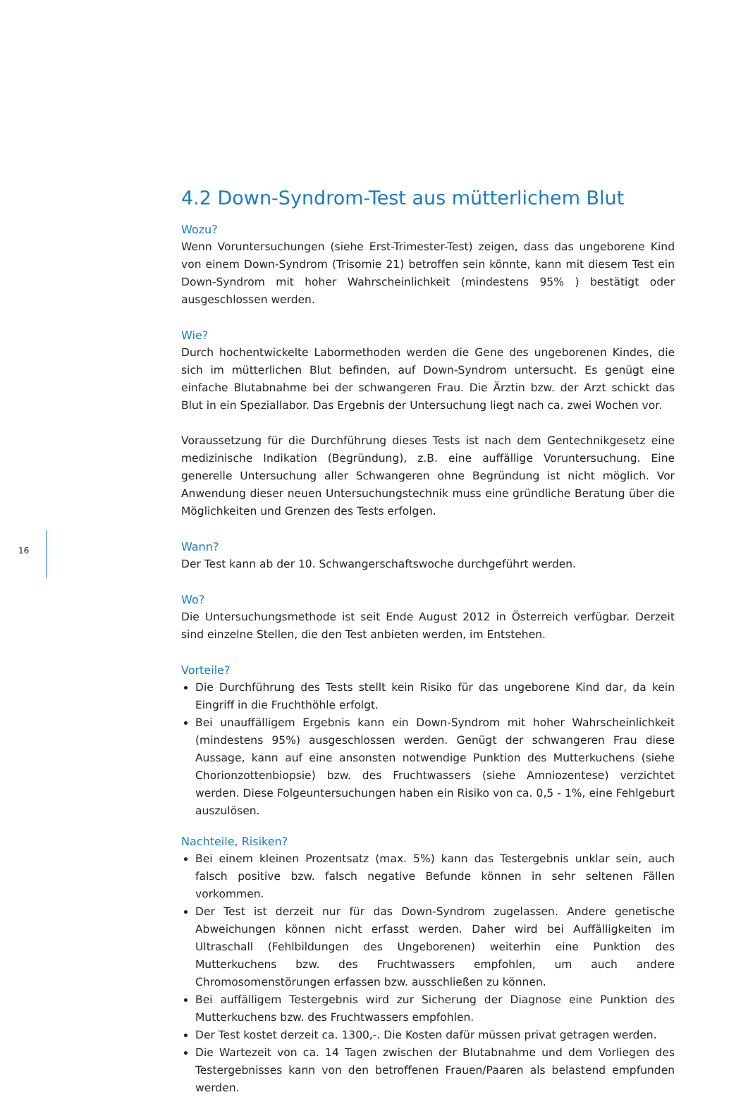16
4.2 Down-Syndrom-Test aus mütterlichem Blut
Wozu?
Wenn Voruntersuchungen (siehe Erst-Trimester-Test) zeigen, dass das ungeborene Kind von einem Down-Syndrom (Trisomie 21) betroffen sein könnte, kann mit diesem Test ein Down-Syndrom mit hoher Wahrscheinlichkeit (mindestens 95% ) bestätigt oder ausgeschlossen werden.
Wie?
Durch hochentwickelte Labormethoden werden die Gene des ungeborenen Kindes, die sich im mütterlichen Blut befinden, auf Down-Syndrom untersucht. Es genügt eine einfache Blutabnahme bei der schwangeren Frau. Die Ärztin bzw. der Arzt schickt das Blut in ein Speziallabor. Das Ergebnis der Untersuchung liegt nach ca. zwei Wochen vor.
Voraussetzung für die Durchführung dieses Tests ist nach dem Gentechnikgesetz eine medizinische Indikation (Begründung), z.B. eine auffällige Voruntersuchung. Eine generelle Untersuchung aller Schwangeren ohne Begründung ist nicht möglich. Vor Anwendung dieser neuen Untersuchungstechnik muss eine gründliche Beratung über die Möglichkeiten und Grenzen des Tests erfolgen.
Wann?
Der Test kann ab der 10. Schwangerschaftswoche durchgeführt werden.
Wo?
Die Untersuchungsmethode ist seit Ende August 2012 in Österreich verfügbar. Derzeit sind einzelne Stellen, die den Test anbieten werden, im Entstehen.
Vorteile?
Die Durchführung des Tests stellt kein Risiko für das ungeborene Kind dar, da kein Eingriff in die Fruchthöhle erfolgt.
Bei unauffälligem Ergebnis kann ein Down-Syndrom mit hoher Wahrscheinlichkeit (mindestens 95%) ausgeschlossen werden. Genügt der schwangeren Frau diese Aussage, kann auf eine ansonsten notwendige Punktion des Mutterkuchens (siehe Chorionzottenbiopsie) bzw. des Fruchtwassers (siehe Amniozentese) verzichtet werden. Diese Folgeuntersuchungen haben ein Risiko von ca. 0,5 - 1%, eine Fehlgeburt auszulösen.
Nachteile, Risiken?
Bei einem kleinen Prozentsatz (max. 5%) kann das Testergebnis unklar sein, auch falsch positive bzw. falsch negative Befunde können in sehr seltenen Fällen vorkommen.
Der Test ist derzeit nur für das Down-Syndrom zugelassen. Andere genetische Abweichungen können nicht erfasst werden. Daher wird bei Auffälligkeiten im Ultraschall (Fehlbildungen des Ungeborenen) weiterhin eine Punktion des Mutterkuchens bzw. des Fruchtwassers empfohlen, um auch andere Chromosomenstörungen erfassen bzw. ausschließen zu können.
Bei auffälligem Testergebnis wird zur Sicherung der Diagnose eine Punktion des Mutterkuchens bzw. des Fruchtwassers empfohlen.
Der Test kostet derzeit ca. 1300,-. Die Kosten dafür müssen privat getragen werden.
Die Wartezeit von ca. 14 Tagen zwischen der Blutabnahme und dem Vorliegen des Testergebnisses kann von den betroffenen Frauen/Paaren als belastend empfunden werden.